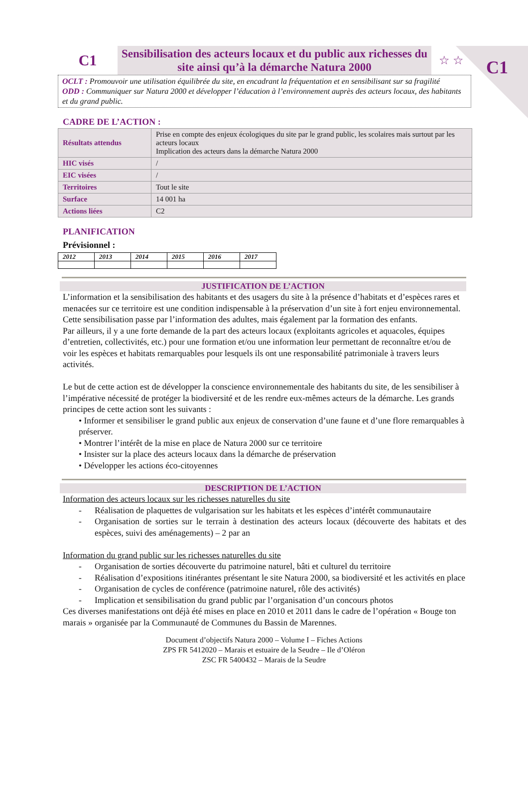C1
C1
Sensibilisation des acteurs locaux et du public aux richesses du site ainsi qu’à la démarche Natura 2000
☆ ☆
OCLT : Promouvoir une utilisation équilibrée du site, en encadrant la fréquentation et en sensibilisant sur sa fragilité
ODD : Communiquer sur Natura 2000 et développer l’éducation à l’environnement auprès des acteurs locaux, des habitants et du grand public.
CADRE DE L’ACTION :
| Résultats attendus | Prise en compte des enjeux écologiques du site par le grand public, les scolaires mais surtout par les acteurs locaux Implication des acteurs dans la démarche Natura 2000 |
| HIC visés | / |
| EIC visées | / |
| Territoires | Tout le site |
| Surface | 14 001 ha |
| Actions liées | C2 |
PLANIFICATION
Prévisionnel :
| 2012 | 2013 | 2014 | 2015 | 2016 | 2017 |
| --- | --- | --- | --- | --- | --- |
JUSTIFICATION DE L’ACTION
L’information et la sensibilisation des habitants et des usagers du site à la présence d’habitats et d’espèces rares et menacées sur ce territoire est une condition indispensable à la préservation d’un site à fort enjeu environnemental. Cette sensibilisation passe par l’information des adultes, mais également par la formation des enfants.
Par ailleurs, il y a une forte demande de la part des acteurs locaux (exploitants agricoles et aquacoles, équipes d’entretien, collectivités, etc.) pour une formation et/ou une information leur permettant de reconnaître et/ou de voir les espèces et habitats remarquables pour lesquels ils ont une responsabilité patrimoniale à travers leurs activités.
Le but de cette action est de développer la conscience environnementale des habitants du site, de les sensibiliser à l’impérative nécessité de protéger la biodiversité et de les rendre eux-mêmes acteurs de la démarche. Les grands principes de cette action sont les suivants :
• Informer et sensibiliser le grand public aux enjeux de conservation d’une faune et d’une flore remarquables à préserver.
• Montrer l’intérêt de la mise en place de Natura 2000 sur ce territoire
• Insister sur la place des acteurs locaux dans la démarche de préservation
• Développer les actions éco-citoyennes
DESCRIPTION DE L’ACTION
Information des acteurs locaux sur les richesses naturelles du site
- Réalisation de plaquettes de vulgarisation sur les habitats et les espèces d’intérêt communautaire
- Organisation de sorties sur le terrain à destination des acteurs locaux (découverte des habitats et des espèces, suivi des aménagements) – 2 par an
Information du grand public sur les richesses naturelles du site
- Organisation de sorties découverte du patrimoine naturel, bâti et culturel du territoire
- Réalisation d’expositions itinérantes présentant le site Natura 2000, sa biodiversité et les activités en place
- Organisation de cycles de conférence (patrimoine naturel, rôle des activités)
- Implication et sensibilisation du grand public par l’organisation d’un concours photos
Ces diverses manifestations ont déjà été mises en place en 2010 et 2011 dans le cadre de l’opération « Bouge ton marais » organisée par la Communauté de Communes du Bassin de Marennes.
Document d’objectifs Natura 2000 – Volume I – Fiches Actions
ZPS FR 5412020 – Marais et estuaire de la Seudre – Ile d’Oléron
ZSC FR 5400432 – Marais de la Seudre